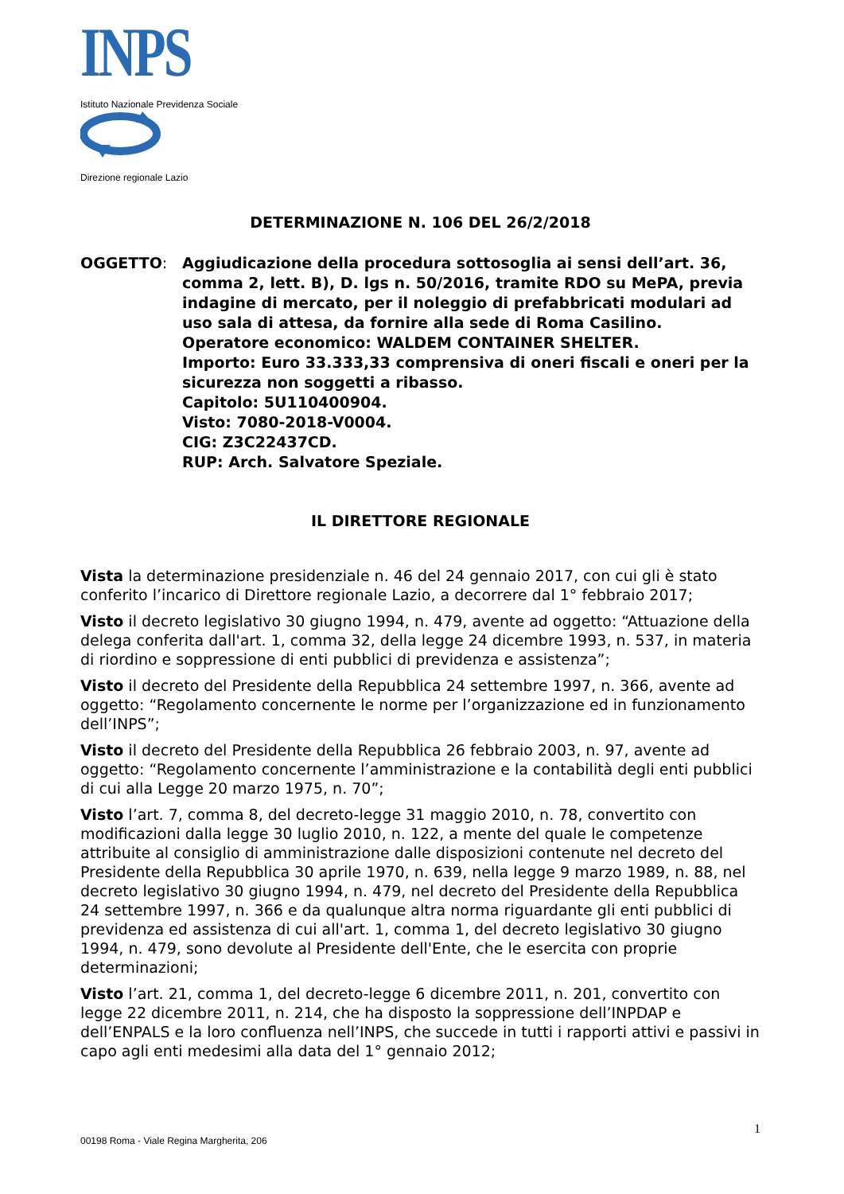INPS
Istituto Nazionale Previdenza Sociale
Direzione regionale Lazio
DETERMINAZIONE N. 106 DEL 26/2/2018
OGGETTO: Aggiudicazione della procedura sottosoglia ai sensi dell’art. 36, comma 2, lett. B), D. lgs n. 50/2016, tramite RDO su MePA, previa indagine di mercato, per il noleggio di prefabbricati modulari ad uso sala di attesa, da fornire alla sede di Roma Casilino.
Operatore economico: WALDEM CONTAINER SHELTER.
Importo: Euro 33.333,33 comprensiva di oneri fiscali e oneri per la sicurezza non soggetti a ribasso.
Capitolo: 5U110400904.
Visto: 7080-2018-V0004.
CIG: Z3C22437CD.
RUP: Arch. Salvatore Speziale.
IL DIRETTORE REGIONALE
Vista la determinazione presidenziale n. 46 del 24 gennaio 2017, con cui gli è stato conferito l’incarico di Direttore regionale Lazio, a decorrere dal 1° febbraio 2017;
Visto il decreto legislativo 30 giugno 1994, n. 479, avente ad oggetto: “Attuazione della delega conferita dall'art. 1, comma 32, della legge 24 dicembre 1993, n. 537, in materia di riordino e soppressione di enti pubblici di previdenza e assistenza”;
Visto il decreto del Presidente della Repubblica 24 settembre 1997, n. 366, avente ad oggetto: “Regolamento concernente le norme per l’organizzazione ed in funzionamento dell’INPS”;
Visto il decreto del Presidente della Repubblica 26 febbraio 2003, n. 97, avente ad oggetto: “Regolamento concernente l’amministrazione e la contabilità degli enti pubblici di cui alla Legge 20 marzo 1975, n. 70”;
Visto l’art. 7, comma 8, del decreto-legge 31 maggio 2010, n. 78, convertito con modificazioni dalla legge 30 luglio 2010, n. 122, a mente del quale le competenze attribuite al consiglio di amministrazione dalle disposizioni contenute nel decreto del Presidente della Repubblica 30 aprile 1970, n. 639, nella legge 9 marzo 1989, n. 88, nel decreto legislativo 30 giugno 1994, n. 479, nel decreto del Presidente della Repubblica 24 settembre 1997, n. 366 e da qualunque altra norma riguardante gli enti pubblici di previdenza ed assistenza di cui all'art. 1, comma 1, del decreto legislativo 30 giugno 1994, n. 479, sono devolute al Presidente dell'Ente, che le esercita con proprie determinazioni;
Visto l’art. 21, comma 1, del decreto-legge 6 dicembre 2011, n. 201, convertito con legge 22 dicembre 2011, n. 214, che ha disposto la soppressione dell’INPDAP e dell’ENPALS e la loro confluenza nell’INPS, che succede in tutti i rapporti attivi e passivi in capo agli enti medesimi alla data del 1° gennaio 2012;
1
00198 Roma - Viale Regina Margherita, 206